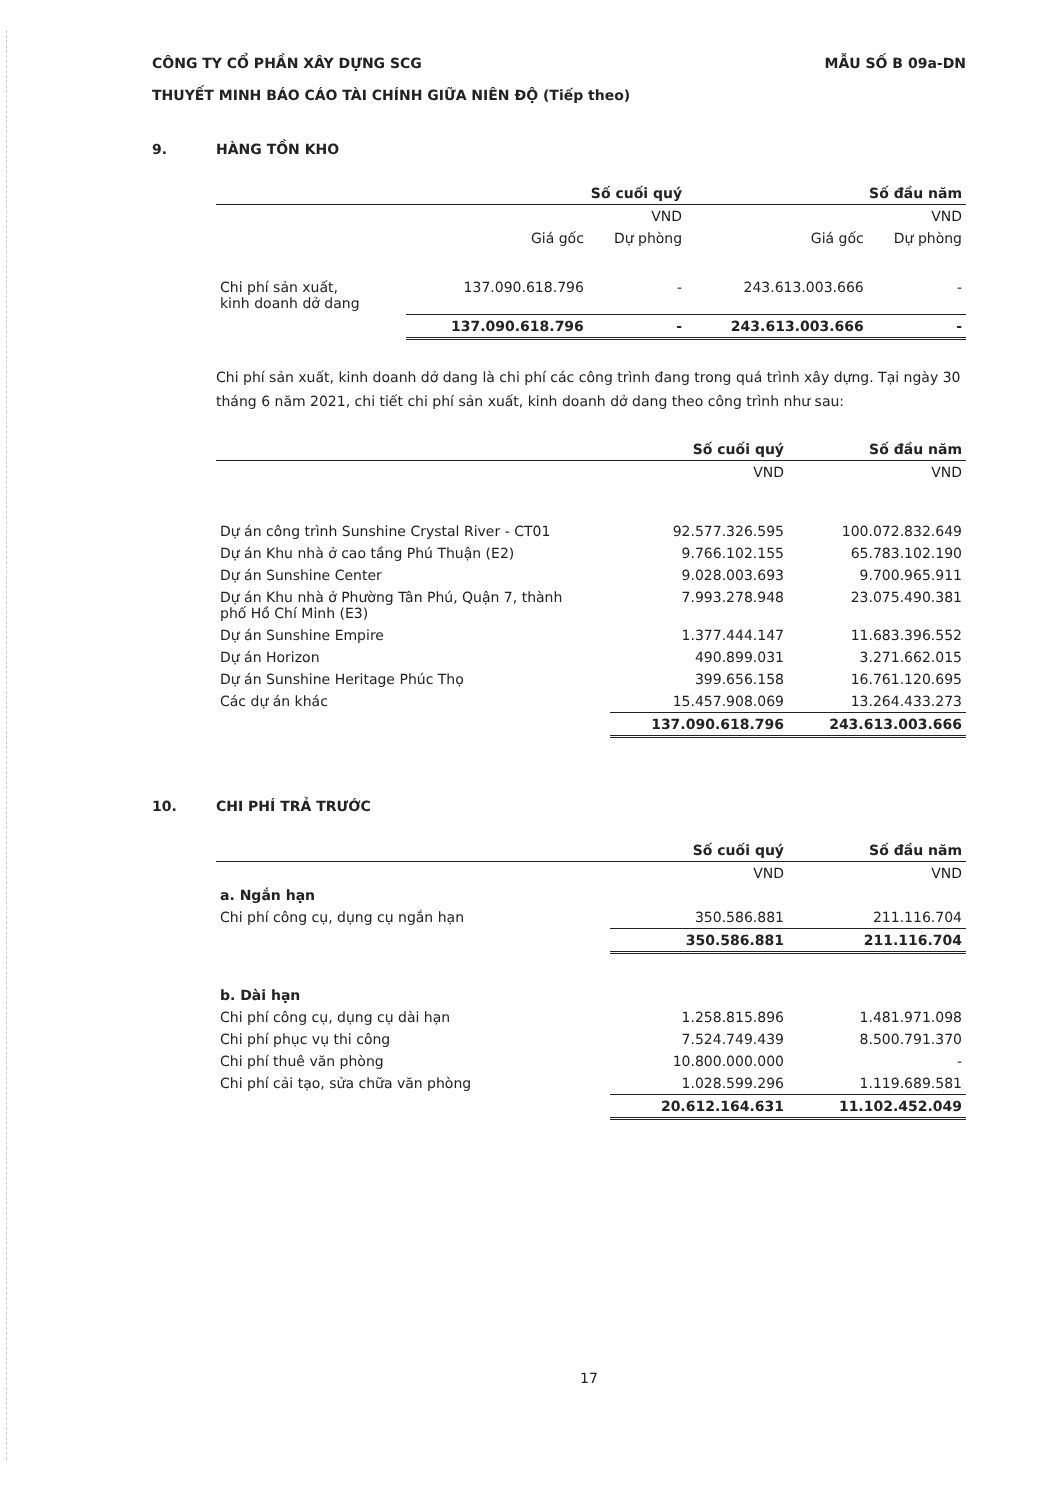CÔNG TY CỔ PHẦN XÂY DỰNG SCG
THUYẾT MINH BÁO CÁO TÀI CHÍNH GIỮA NIÊN ĐỘ (Tiếp theo)
MẪU SỐ B 09a-DN
9. HÀNG TỒN KHO
| | Số cuối quý | | Số đầu năm | |
| --- | --- | --- | --- | --- |
| | VND | | VND | |
| | Giá gốc | Dự phòng | Giá gốc | Dự phòng |
| Chi phí sản xuất, kinh doanh dở dang | 137.090.618.796 | - | 243.613.003.666 | - |
| | 137.090.618.796 | - | 243.613.003.666 | - |
Chi phí sản xuất, kinh doanh dở dang là chi phí các công trình đang trong quá trình xây dựng. Tại ngày 30 tháng 6 năm 2021, chi tiết chi phí sản xuất, kinh doanh dở dang theo công trình như sau:
| | Số cuối quý | Số đầu năm |
| --- | --- | --- |
| | VND | VND |
| Dự án công trình Sunshine Crystal River - CT01 | 92.577.326.595 | 100.072.832.649 |
| Dự án Khu nhà ở cao tầng Phú Thuận (E2) | 9.766.102.155 | 65.783.102.190 |
| Dự án Sunshine Center | 9.028.003.693 | 9.700.965.911 |
| Dự án Khu nhà ở Phường Tân Phú, Quận 7, thành phố Hồ Chí Minh (E3) | 7.993.278.948 | 23.075.490.381 |
| Dự án Sunshine Empire | 1.377.444.147 | 11.683.396.552 |
| Dự án Horizon | 490.899.031 | 3.271.662.015 |
| Dự án Sunshine Heritage Phúc Thọ | 399.656.158 | 16.761.120.695 |
| Các dự án khác | 15.457.908.069 | 13.264.433.273 |
| | 137.090.618.796 | 243.613.003.666 |
10. CHI PHÍ TRẢ TRƯỚC
| | Số cuối quý | Số đầu năm |
| --- | --- | --- |
| | VND | VND |
| a. Ngắn hạn | | |
| Chi phí công cụ, dụng cụ ngắn hạn | 350.586.881 | 211.116.704 |
| | 350.586.881 | 211.116.704 |
| b. Dài hạn | | |
| Chi phí công cụ, dụng cụ dài hạn | 1.258.815.896 | 1.481.971.098 |
| Chi phí phục vụ thi công | 7.524.749.439 | 8.500.791.370 |
| Chi phí thuê văn phòng | 10.800.000.000 | - |
| Chi phí cải tạo, sửa chữa văn phòng | 1.028.599.296 | 1.119.689.581 |
| | 20.612.164.631 | 11.102.452.049 |
17